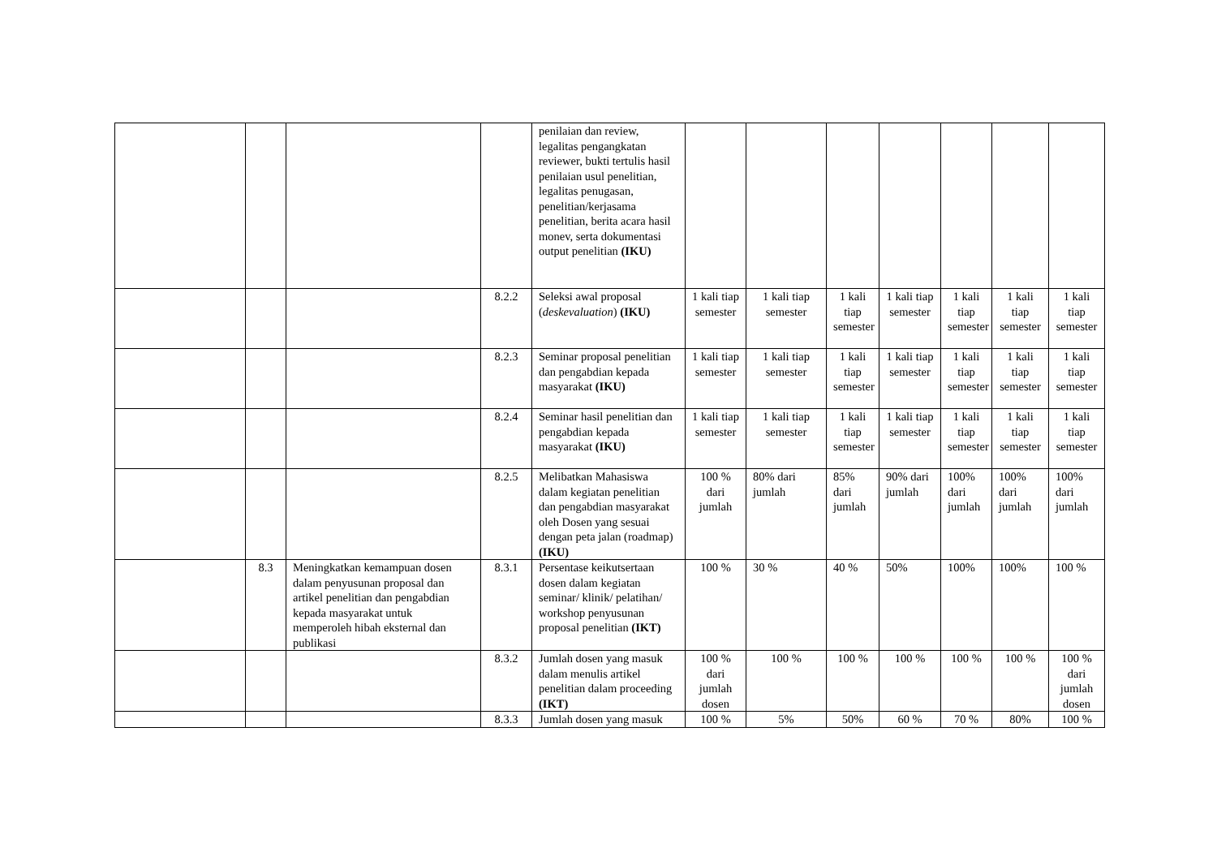| | | | | penilaian dan review, legalitas pengangkatan reviewer, bukti tertulis hasil penilaian usul penelitian, legalitas penugasan, penelitian/kerjasama penelitian, berita acara hasil monev, serta dokumentasi output penelitian (IKU) | | | | | | | |
| | | | 8.2.2 | Seleksi awal proposal ( deskevaluation ) (IKU) | 1 kali tiap semester | 1 kali tiap semester | 1 kali tiap semester | 1 kali tiap semester | 1 kali tiap semester | 1 kali tiap semester | 1 kali tiap semester |
| | | | 8.2.3 | Seminar proposal penelitian dan pengabdian kepada masyarakat (IKU) | 1 kali tiap semester | 1 kali tiap semester | 1 kali tiap semester | 1 kali tiap semester | 1 kali tiap semester | 1 kali tiap semester | 1 kali tiap semester |
| | | | 8.2.4 | Seminar hasil penelitian dan pengabdian kepada masyarakat (IKU) | 1 kali tiap semester | 1 kali tiap semester | 1 kali tiap semester | 1 kali tiap semester | 1 kali tiap semester | 1 kali tiap semester | 1 kali tiap semester |
| | | | 8.2.5 | Melibatkan Mahasiswa dalam kegiatan penelitian dan pengabdian masyarakat oleh Dosen yang sesuai dengan peta jalan (roadmap) (IKU) | 100 % dari jumlah | 80% dari jumlah | 85% dari jumlah | 90% dari jumlah | 100% dari jumlah | 100% dari jumlah | 100% dari jumlah |
| | 8.3 | Meningkatkan kemampuan dosen dalam penyusunan proposal dan artikel penelitian dan pengabdian kepada masyarakat untuk memperoleh hibah eksternal dan publikasi | 8.3.1 | Persentase keikutsertaan dosen dalam kegiatan seminar/ klinik/ pelatihan/ workshop penyusunan proposal penelitian (IKT) | 100 % | 30 % | 40 % | 50% | 100% | 100% | 100 % |
| | | | 8.3.2 | Jumlah dosen yang masuk dalam menulis artikel penelitian dalam proceeding (IKT) | 100 % dari jumlah dosen | 100 % | 100 % | 100 % | 100 % | 100 % | 100 % dari jumlah dosen |
| | | | 8.3.3 | Jumlah dosen yang masuk | 100 % | 5% | 50% | 60 % | 70 % | 80% | 100 % |